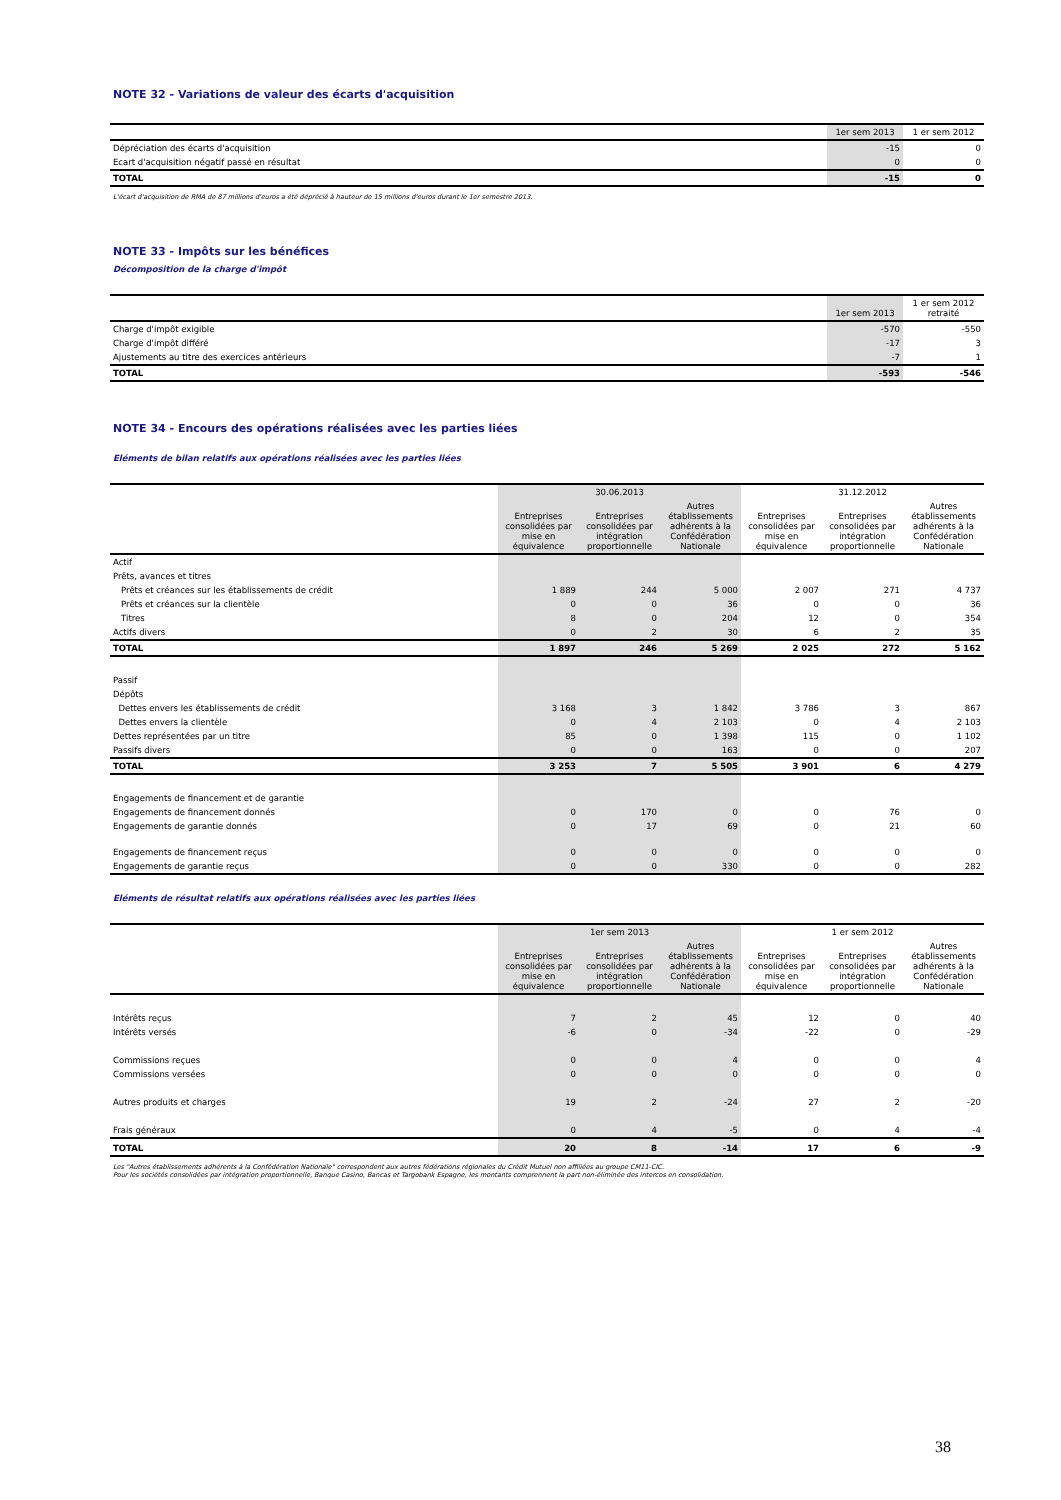NOTE 32 - Variations de valeur des écarts d'acquisition
| | 1er sem 2013 | 1 er sem 2012 |
| --- | --- | --- |
| Dépréciation des écarts d'acquisition | -15 | 0 |
| Ecart d'acquisition négatif passé en résultat | 0 | 0 |
| TOTAL | -15 | 0 |
L'écart d'acquisition de RMA de 87 millions d'euros a été déprécié à hauteur de 15 millions d'euros durant le 1er semestre 2013.
NOTE 33 - Impôts sur les bénéfices
Décomposition de la charge d'impôt
| | 1er sem 2013 | 1 er sem 2012 retraité |
| --- | --- | --- |
| Charge d'impôt exigible | -570 | -550 |
| Charge d'impôt différé | -17 | 3 |
| Ajustements au titre des exercices antérieurs | -7 | 1 |
| TOTAL | -593 | -546 |
NOTE 34 - Encours des opérations réalisées avec les parties liées
Eléments de bilan relatifs aux opérations réalisées avec les parties liées
| | 30.06.2013 | | | 31.12.2012 | | |
| --- | --- | --- | --- | --- | --- | --- |
| | Entreprises consolidées par mise en équivalence | Entreprises consolidées par intégration proportionnelle | Autres établissements adhérents à la Confédération Nationale | Entreprises consolidées par mise en équivalence | Entreprises consolidées par intégration proportionnelle | Autres établissements adhérents à la Confédération Nationale |
| Actif | | | | | | |
| Prêts, avances et titres | | | | | | |
| Prêts et créances sur les établissements de crédit | 1 889 | 244 | 5 000 | 2 007 | 271 | 4 737 |
| Prêts et créances sur la clientèle | 0 | 0 | 36 | 0 | 0 | 36 |
| Titres | 8 | 0 | 204 | 12 | 0 | 354 |
| Actifs divers | 0 | 2 | 30 | 6 | 2 | 35 |
| TOTAL | 1 897 | 246 | 5 269 | 2 025 | 272 | 5 162 |
| Passif | | | | | | |
| Dépôts | | | | | | |
| Dettes envers les établissements de crédit | 3 168 | 3 | 1 842 | 3 786 | 3 | 867 |
| Dettes envers la clientèle | 0 | 4 | 2 103 | 0 | 4 | 2 103 |
| Dettes représentées par un titre | 85 | 0 | 1 398 | 115 | 0 | 1 102 |
| Passifs divers | 0 | 0 | 163 | 0 | 0 | 207 |
| TOTAL | 3 253 | 7 | 5 505 | 3 901 | 6 | 4 279 |
| Engagements de financement et de garantie | | | | | | |
| Engagements de financement donnés | 0 | 170 | 0 | 0 | 76 | 0 |
| Engagements de garantie donnés | 0 | 17 | 69 | 0 | 21 | 60 |
| Engagements de financement reçus | 0 | 0 | 0 | 0 | 0 | 0 |
| Engagements de garantie reçus | 0 | 0 | 330 | 0 | 0 | 282 |
Eléments de résultat relatifs aux opérations réalisées avec les parties liées
| | 1er sem 2013 | | | 1 er sem 2012 | | |
| --- | --- | --- | --- | --- | --- | --- |
| | Entreprises consolidées par mise en équivalence | Entreprises consolidées par intégration proportionnelle | Autres établissements adhérents à la Confédération Nationale | Entreprises consolidées par mise en équivalence | Entreprises consolidées par intégration proportionnelle | Autres établissements adhérents à la Confédération Nationale |
| Intérêts reçus | 7 | 2 | 45 | 12 | 0 | 40 |
| Intérêts versés | -6 | 0 | -34 | -22 | 0 | -29 |
| Commissions reçues | 0 | 0 | 4 | 0 | 0 | 4 |
| Commissions versées | 0 | 0 | 0 | 0 | 0 | 0 |
| Autres produits et charges | 19 | 2 | -24 | 27 | 2 | -20 |
| Frais généraux | 0 | 4 | -5 | 0 | 4 | -4 |
| TOTAL | 20 | 8 | -14 | 17 | 6 | -9 |
Les "Autres établissements adhérents à la Confédération Nationale" correspondent aux autres fédérations régionales du Crédit Mutuel non affiliées au groupe CM11-CIC.
Pour les sociétés consolidées par intégration proportionnelle, Banque Casino, Bancas et Targobank Espagne, les montants comprennent la part non-éliminée des intercos en consolidation.
38